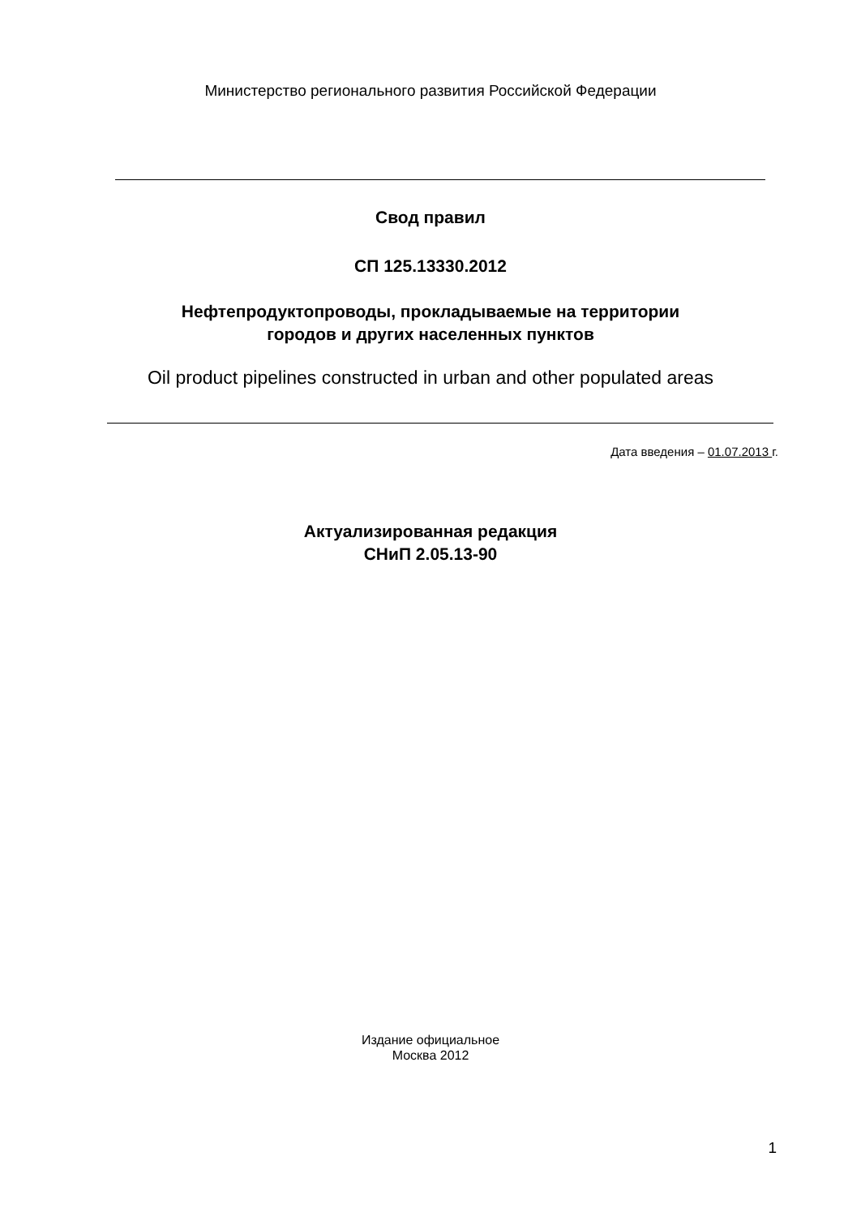Министерство регионального развития Российской Федерации
Свод правил
СП 125.13330.2012
Нефтепродуктопроводы, прокладываемые на территории
городов и других населенных пунктов
Oil product pipelines constructed in urban and other populated areas
Дата введения – 01.07.2013 г.
Актуализированная редакция
СНиП 2.05.13-90
Издание официальное
Москва 2012
1